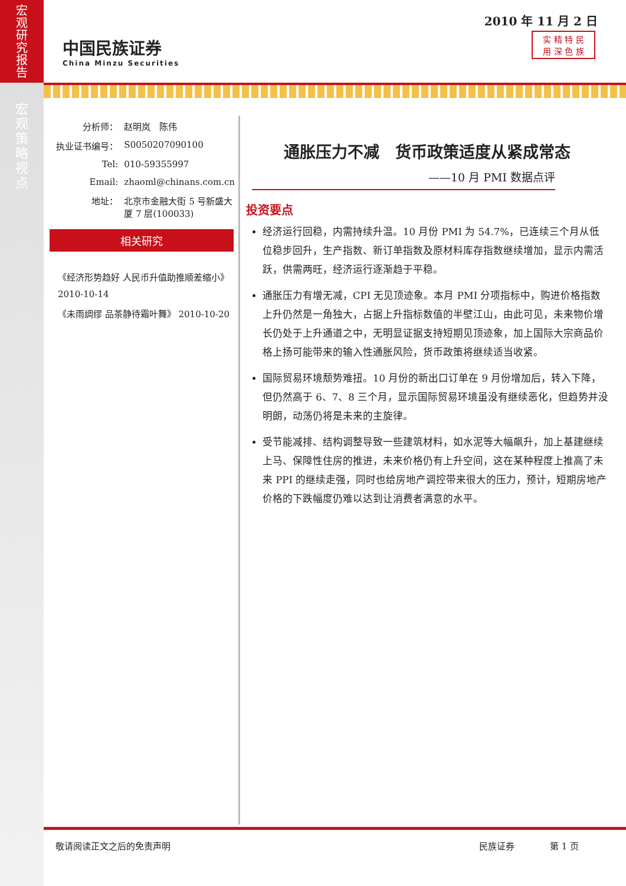宏
观
研
究
报
告
宏
观
策
略
视
点
2010 年 11 月 2 日
中国民族证券
China Minzu Securities
实 精 特 民
用 深 色 族
| 分析师： | 赵明岚 陈伟 |
| 执业证书编号： | S0050207090100 |
| Tel: | 010-59355997 |
| Email: | zhaoml@chinans.com.cn |
| 地址： | 北京市金融大街 5 号新盛大厦 7 层(100033) |
相关研究
《经济形势趋好 人民币升值助推顺差缩小》 2010-10-14
《未雨绸缪 品茶静待霜叶舞》 2010-10-20
通胀压力不减　货币政策适度从紧成常态
——10 月 PMI 数据点评
投资要点
经济运行回稳，内需持续升温。10 月份 PMI 为 54.7%，已连续三个月从低位稳步回升，生产指数、新订单指数及原材料库存指数继续增加，显示内需活跃，供需两旺，经济运行逐渐趋于平稳。
通胀压力有增无减，CPI 无见顶迹象。本月 PMI 分项指标中，购进价格指数上升仍然是一角独大，占据上升指标数值的半壁江山，由此可见，未来物价增长仍处于上升通道之中，无明显证据支持短期见顶迹象，加上国际大宗商品价格上扬可能带来的输入性通胀风险，货币政策将继续适当收紧。
国际贸易环境颓势难扭。10 月份的新出口订单在 9 月份增加后，转入下降，但仍然高于 6、7、8 三个月，显示国际贸易环境虽没有继续恶化，但趋势并没明朗，动荡仍将是未来的主旋律。
受节能减排、结构调整导致一些建筑材料，如水泥等大幅飙升，加上基建继续上马、保障性住房的推进，未来价格仍有上升空间，这在某种程度上推高了未来 PPI 的继续走强，同时也给房地产调控带来很大的压力，预计，短期房地产价格的下跌幅度仍难以达到让消费者满意的水平。
敬请阅读正文之后的免责声明 民族证券 第 1 页